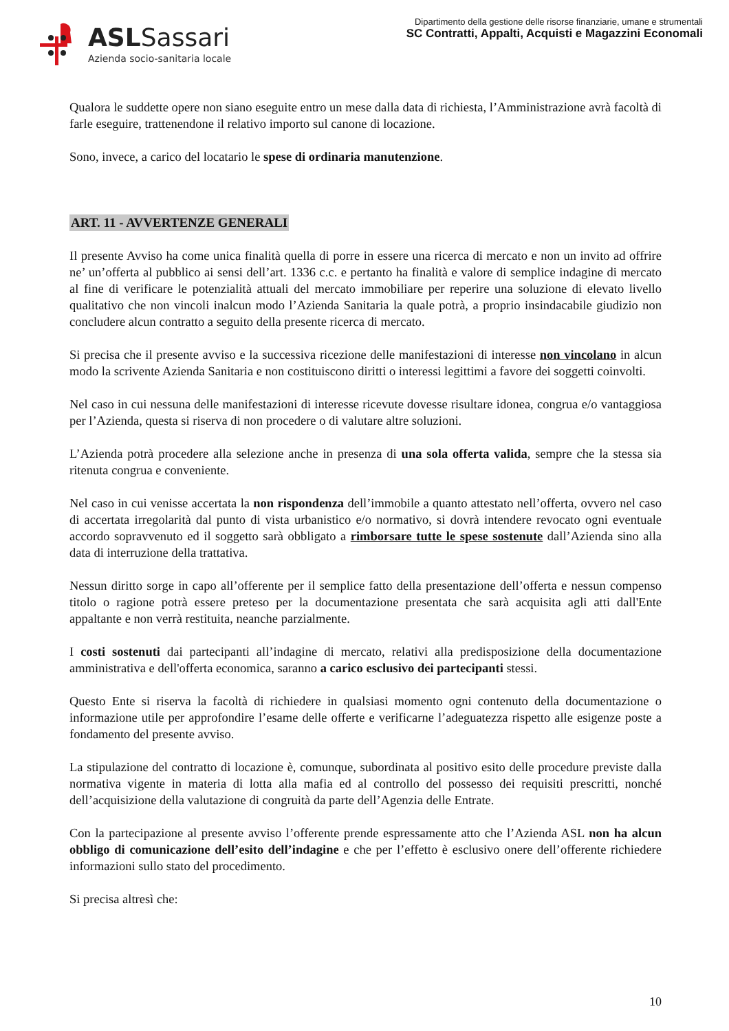ASL Sassari
Azienda socio-sanitaria locale
Dipartimento della gestione delle risorse finanziarie, umane e strumentali
SC Contratti, Appalti, Acquisti e Magazzini Economali
Qualora le suddette opere non siano eseguite entro un mese dalla data di richiesta, l’Amministrazione avrà facoltà di farle eseguire, trattenendone il relativo importo sul canone di locazione.
Sono, invece, a carico del locatario le spese di ordinaria manutenzione.
ART. 11 - AVVERTENZE GENERALI
Il presente Avviso ha come unica finalità quella di porre in essere una ricerca di mercato e non un invito ad offrire ne’ un’offerta al pubblico ai sensi dell’art. 1336 c.c. e pertanto ha finalità e valore di semplice indagine di mercato al fine di verificare le potenzialità attuali del mercato immobiliare per reperire una soluzione di elevato livello qualitativo che non vincoli inalcun modo l’Azienda Sanitaria la quale potrà, a proprio insindacabile giudizio non concludere alcun contratto a seguito della presente ricerca di mercato.
Si precisa che il presente avviso e la successiva ricezione delle manifestazioni di interesse non vincolano in alcun modo la scrivente Azienda Sanitaria e non costituiscono diritti o interessi legittimi a favore dei soggetti coinvolti.
Nel caso in cui nessuna delle manifestazioni di interesse ricevute dovesse risultare idonea, congrua e/o vantaggiosa per l’Azienda, questa si riserva di non procedere o di valutare altre soluzioni.
L’Azienda potrà procedere alla selezione anche in presenza di una sola offerta valida, sempre che la stessa sia ritenuta congrua e conveniente.
Nel caso in cui venisse accertata la non rispondenza dell’immobile a quanto attestato nell’offerta, ovvero nel caso di accertata irregolarità dal punto di vista urbanistico e/o normativo, si dovrà intendere revocato ogni eventuale accordo sopravvenuto ed il soggetto sarà obbligato a rimborsare tutte le spese sostenute dall’Azienda sino alla data di interruzione della trattativa.
Nessun diritto sorge in capo all’offerente per il semplice fatto della presentazione dell’offerta e nessun compenso titolo o ragione potrà essere preteso per la documentazione presentata che sarà acquisita agli atti dall'Ente appaltante e non verrà restituita, neanche parzialmente.
I costi sostenuti dai partecipanti all’indagine di mercato, relativi alla predisposizione della documentazione amministrativa e dell'offerta economica, saranno a carico esclusivo dei partecipanti stessi.
Questo Ente si riserva la facoltà di richiedere in qualsiasi momento ogni contenuto della documentazione o informazione utile per approfondire l’esame delle offerte e verificarne l’adeguatezza rispetto alle esigenze poste a fondamento del presente avviso.
La stipulazione del contratto di locazione è, comunque, subordinata al positivo esito delle procedure previste dalla normativa vigente in materia di lotta alla mafia ed al controllo del possesso dei requisiti prescritti, nonché dell’acquisizione della valutazione di congruità da parte dell’Agenzia delle Entrate.
Con la partecipazione al presente avviso l’offerente prende espressamente atto che l’Azienda ASL non ha alcun obbligo di comunicazione dell’esito dell’indagine e che per l’effetto è esclusivo onere dell’offerente richiedere informazioni sullo stato del procedimento.
Si precisa altresì che:
10